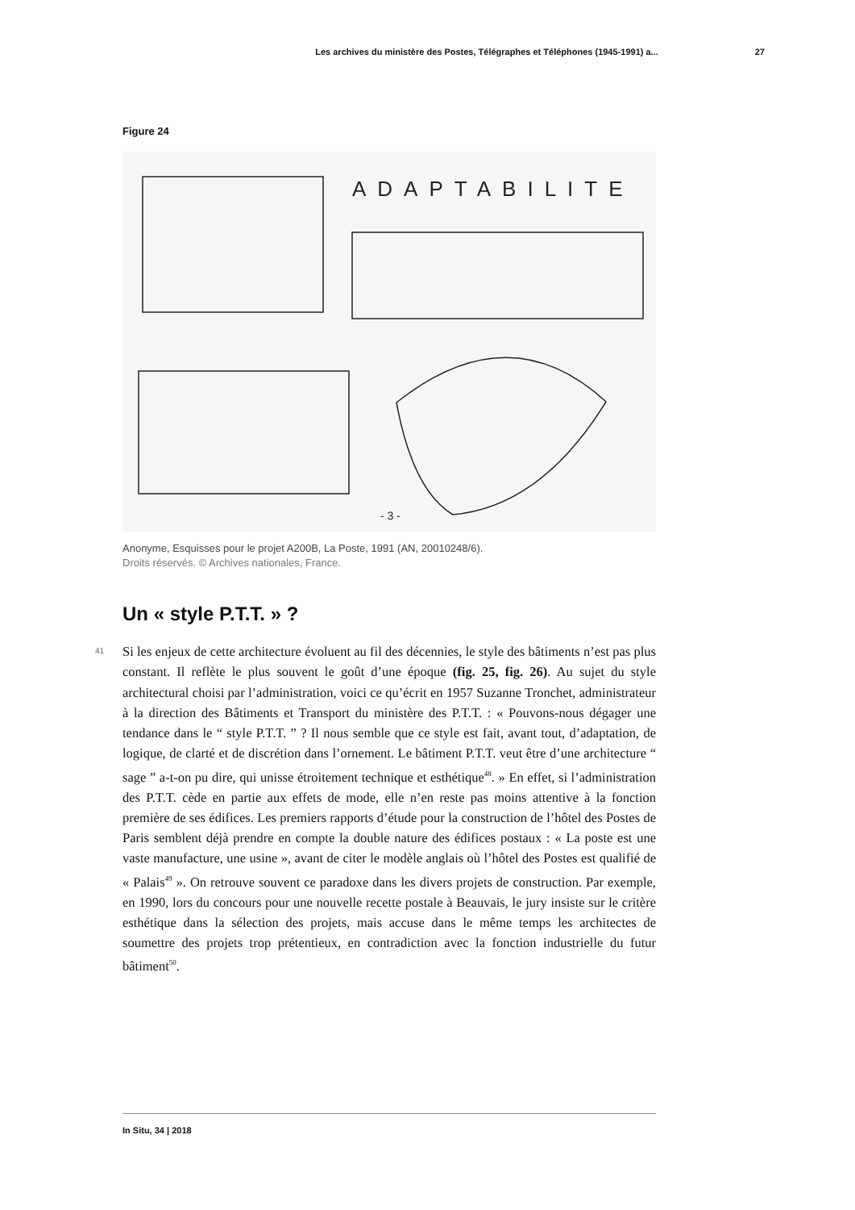Les archives du ministère des Postes, Télégraphes et Téléphones (1945-1991) a... 27
Figure 24
ADAPTABILITE
- 3 -
Anonyme, Esquisses pour le projet A200B, La Poste, 1991 (AN, 20010248/6).
Droits réservés. © Archives nationales, France.
Un « style P.T.T. » ?
41
Si les enjeux de cette architecture évoluent au fil des décennies, le style des bâtiments n’est pas plus constant. Il reflète le plus souvent le goût d’une époque (fig. 25, fig. 26). Au sujet du style architectural choisi par l’administration, voici ce qu’écrit en 1957 Suzanne Tronchet, administrateur à la direction des Bâtiments et Transport du ministère des P.T.T. : « Pouvons-nous dégager une tendance dans le “ style P.T.T. ” ? Il nous semble que ce style est fait, avant tout, d’adaptation, de logique, de clarté et de discrétion dans l’ornement. Le bâtiment P.T.T. veut être d’une architecture “ sage ” a-t-on pu dire, qui unisse étroitement technique et esthétique<sup>48</sup>. » En effet, si l’administration des P.T.T. cède en partie aux effets de mode, elle n’en reste pas moins attentive à la fonction première de ses édifices. Les premiers rapports d’étude pour la construction de l’hôtel des Postes de Paris semblent déjà prendre en compte la double nature des édifices postaux : « La poste est une vaste manufacture, une usine », avant de citer le modèle anglais où l’hôtel des Postes est qualifié de « Palais<sup>49</sup> ». On retrouve souvent ce paradoxe dans les divers projets de construction. Par exemple, en 1990, lors du concours pour une nouvelle recette postale à Beauvais, le jury insiste sur le critère esthétique dans la sélection des projets, mais accuse dans le même temps les architectes de soumettre des projets trop prétentieux, en contradiction avec la fonction industrielle du futur bâtiment<sup>50</sup>.
In Situ, 34 | 2018